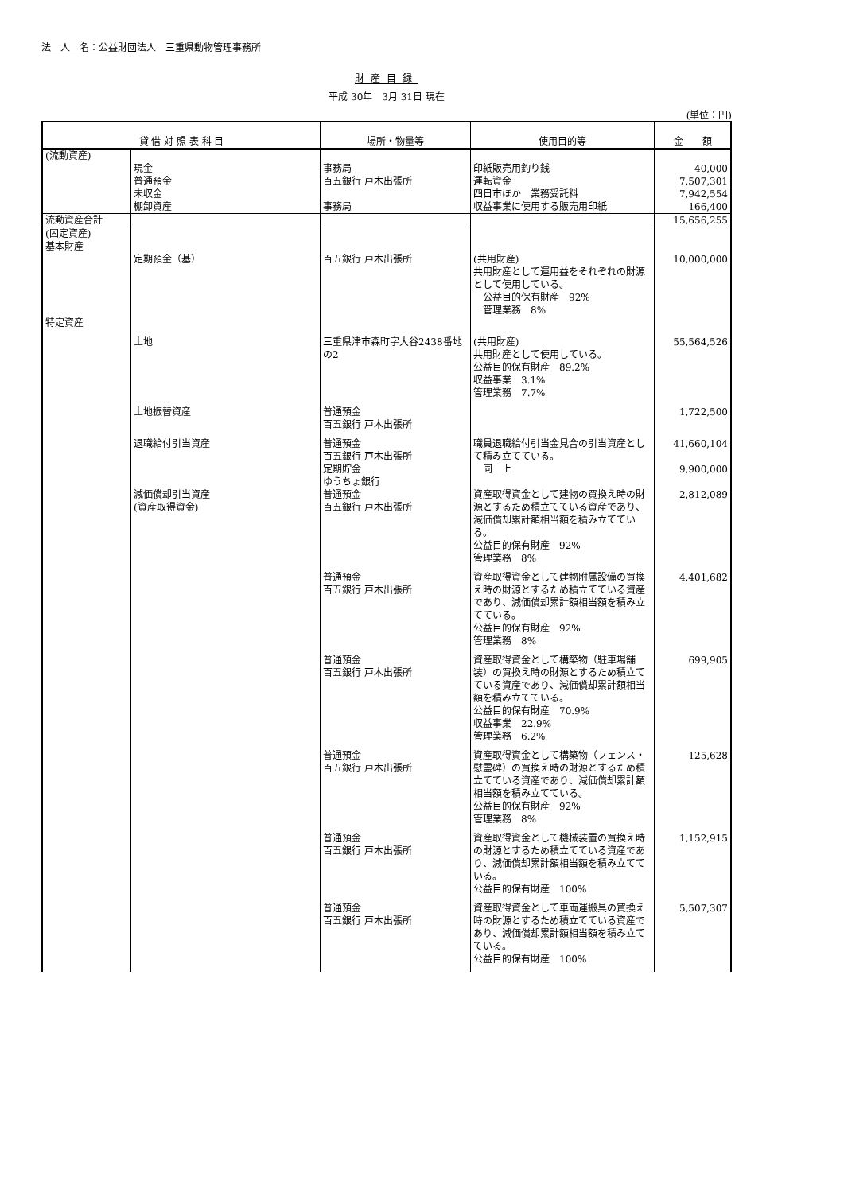法　人　名：公益財団法人　三重県動物管理事務所
財産目録
平成 30年　3月 31日 現在
(単位：円)
| 貸 借 対 照 表 科 目 | | 場所・物量等 | 使用目的等 | 金 額 |
| --- | --- | --- | --- | --- |
| (流動資産) | | | | |
| | 現金 | 事務局 | 印紙販売用釣り銭 | 40,000 |
| | 普通預金 | 百五銀行 戸木出張所 | 運転資金 | 7,507,301 |
| | 未収金 | | 四日市ほか 業務受託料 | 7,942,554 |
| | 棚卸資産 | 事務局 | 収益事業に使用する販売用印紙 | 166,400 |
| 流動資産合計 | | | | 15,656,255 |
| (固定資産) 基本財産 | | | | |
| | 定期預金（基） | 百五銀行 戸木出張所 | (共用財産) 共用財産として運用益をそれぞれの財源として使用している。 公益目的保有財産 92% 管理業務 8% | 10,000,000 |
| 特定資産 | | | | |
| | 土地 | 三重県津市森町字大谷2438番地の2 | (共用財産) 共用財産として使用している。 公益目的保有財産 89.2% 収益事業 3.1% 管理業務 7.7% | 55,564,526 |
| | 土地振替資産 | 普通預金 百五銀行 戸木出張所 | | 1,722,500 |
| | 退職給付引当資産 | 普通預金 百五銀行 戸木出張所 | 職員退職給付引当金見合の引当資産として積み立てている。 | 41,660,104 |
| | | 定期貯金 ゆうちょ銀行 | 同 上 | 9,900,000 |
| | 減価償却引当資産 (資産取得資金) | 普通預金 百五銀行 戸木出張所 | 資産取得資金として建物の買換え時の財源とするため積立てている資産であり、減価償却累計額相当額を積み立てている。 公益目的保有財産 92% 管理業務 8% | 2,812,089 |
| | | 普通預金 百五銀行 戸木出張所 | 資産取得資金として建物附属設備の買換え時の財源とするため積立てている資産であり、減価償却累計額相当額を積み立てている。 公益目的保有財産 92% 管理業務 8% | 4,401,682 |
| | | 普通預金 百五銀行 戸木出張所 | 資産取得資金として構築物（駐車場舗装）の買換え時の財源とするため積立てている資産であり、減価償却累計額相当額を積み立てている。 公益目的保有財産 70.9% 収益事業 22.9% 管理業務 6.2% | 699,905 |
| | | 普通預金 百五銀行 戸木出張所 | 資産取得資金として構築物（フェンス・慰霊碑）の買換え時の財源とするため積立てている資産であり、減価償却累計額相当額を積み立てている。 公益目的保有財産 92% 管理業務 8% | 125,628 |
| | | 普通預金 百五銀行 戸木出張所 | 資産取得資金として機械装置の買換え時の財源とするため積立てている資産であり、減価償却累計額相当額を積み立てている。 公益目的保有財産 100% | 1,152,915 |
| | | 普通預金 百五銀行 戸木出張所 | 資産取得資金として車両運搬具の買換え時の財源とするため積立てている資産であり、減価償却累計額相当額を積み立てている。 公益目的保有財産 100% | 5,507,307 |